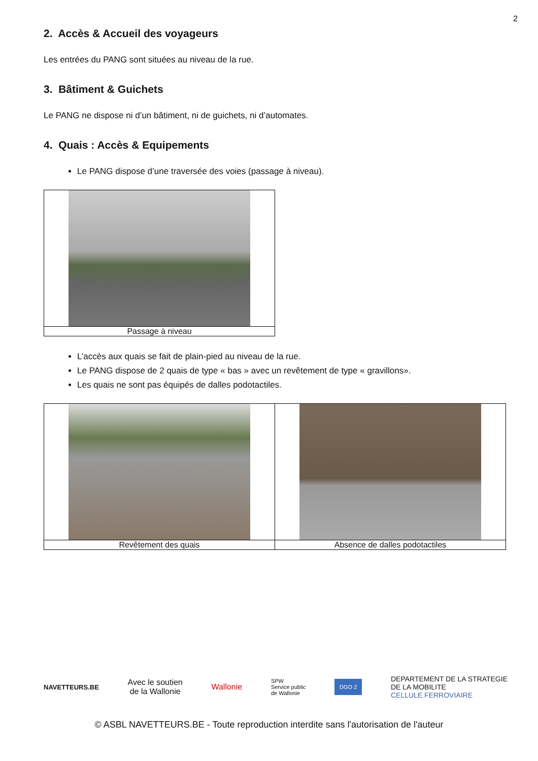2
2. Accès & Accueil des voyageurs
Les entrées du PANG sont situées au niveau de la rue.
3. Bâtiment & Guichets
Le PANG ne dispose ni d’un bâtiment, ni de guichets, ni d’automates.
4. Quais : Accès & Equipements
Le PANG dispose d’une traversée des voies (passage à niveau).
| Passage à niveau |
L’accès aux quais se fait de plain-pied au niveau de la rue.
Le PANG dispose de 2 quais de type « bas » avec un revêtement de type « gravillons».
Les quais ne sont pas équipés de dalles podotactiles.
| Revêtement des quais | Absence de dalles podotactiles |
NAVETTEURS.BE
Avec le soutien
de la Wallonie
Wallonie
SPW
Service public
de Wallonie
DGO 2
DEPARTEMENT DE LA STRATEGIE
DE LA MOBILITE
CELLULE FERROVIAIRE
© ASBL NAVETTEURS.BE - Toute reproduction interdite sans l'autorisation de l'auteur